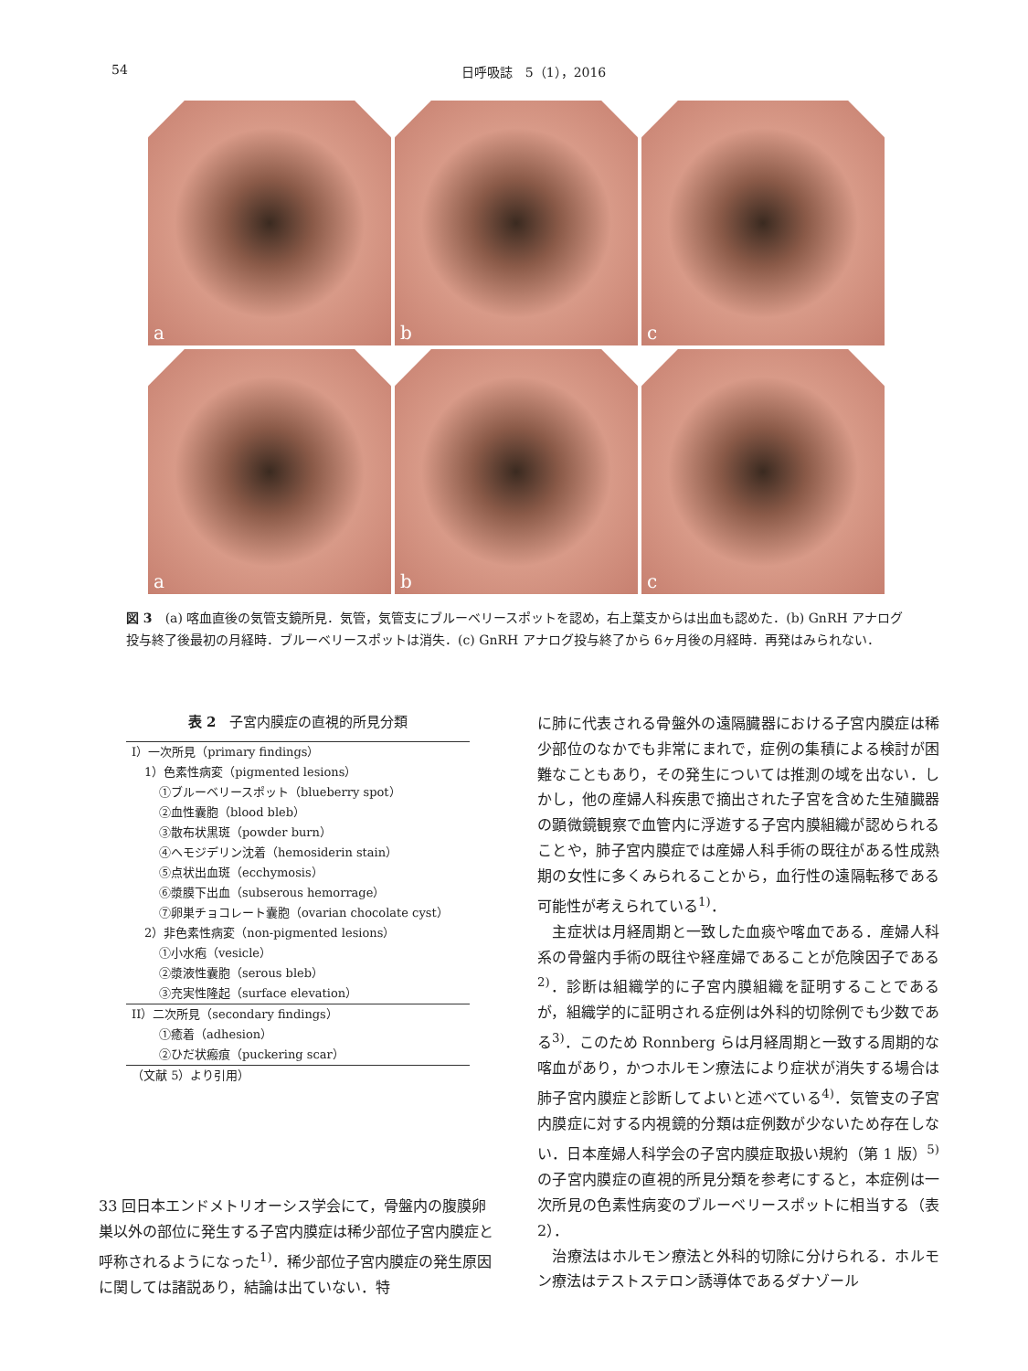54 日呼吸誌　5（1），2016
a
b
c
a
b
c
図 3　(a) 喀血直後の気管支鏡所見．気管，気管支にブルーベリースポットを認め，右上葉支からは出血も認めた．(b) GnRH アナログ投与終了後最初の月経時．ブルーベリースポットは消失．(c) GnRH アナログ投与終了から 6ヶ月後の月経時．再発はみられない．
表 2　子宮内膜症の直視的所見分類
| I）一次所見（primary findings） |
| 1）色素性病変（pigmented lesions） |
| ①ブルーベリースポット（blueberry spot） |
| ②血性囊胞（blood bleb） |
| ③散布状黒斑（powder burn） |
| ④ヘモジデリン沈着（hemosiderin stain） |
| ⑤点状出血斑（ecchymosis） |
| ⑥漿膜下出血（subserous hemorrage） |
| ⑦卵巣チョコレート囊胞（ovarian chocolate cyst） |
| 2）非色素性病変（non-pigmented lesions） |
| ①小水疱（vesicle） |
| ②漿液性囊胞（serous bleb） |
| ③充実性隆起（surface elevation） |
| II）二次所見（secondary findings） |
| ①癒着（adhesion） |
| ②ひだ状瘢痕（puckering scar） |
| （文献 5）より引用） |
33 回日本エンドメトリオーシス学会にて，骨盤内の腹膜卵巣以外の部位に発生する子宮内膜症は稀少部位子宮内膜症と呼称されるようになった<sup>1)</sup>．稀少部位子宮内膜症の発生原因に関しては諸説あり，結論は出ていない．特
に肺に代表される骨盤外の遠隔臓器における子宮内膜症は稀少部位のなかでも非常にまれで，症例の集積による検討が困難なこともあり，その発生については推測の域を出ない．しかし，他の産婦人科疾患で摘出された子宮を含めた生殖臓器の顕微鏡観察で血管内に浮遊する子宮内膜組織が認められることや，肺子宮内膜症では産婦人科手術の既往がある性成熟期の女性に多くみられることから，血行性の遠隔転移である可能性が考えられている<sup>1)</sup>．
　主症状は月経周期と一致した血痰や喀血である．産婦人科系の骨盤内手術の既往や経産婦であることが危険因子である<sup>2)</sup>．診断は組織学的に子宮内膜組織を証明することであるが，組織学的に証明される症例は外科的切除例でも少数である<sup>3)</sup>．このため Ronnberg らは月経周期と一致する周期的な喀血があり，かつホルモン療法により症状が消失する場合は肺子宮内膜症と診断してよいと述べている<sup>4)</sup>．気管支の子宮内膜症に対する内視鏡的分類は症例数が少ないため存在しない．日本産婦人科学会の子宮内膜症取扱い規約（第 1 版）<sup>5)</sup>の子宮内膜症の直視的所見分類を参考にすると，本症例は一次所見の色素性病変のブルーベリースポットに相当する（表 2）．
　治療法はホルモン療法と外科的切除に分けられる．ホルモン療法はテストステロン誘導体であるダナゾール